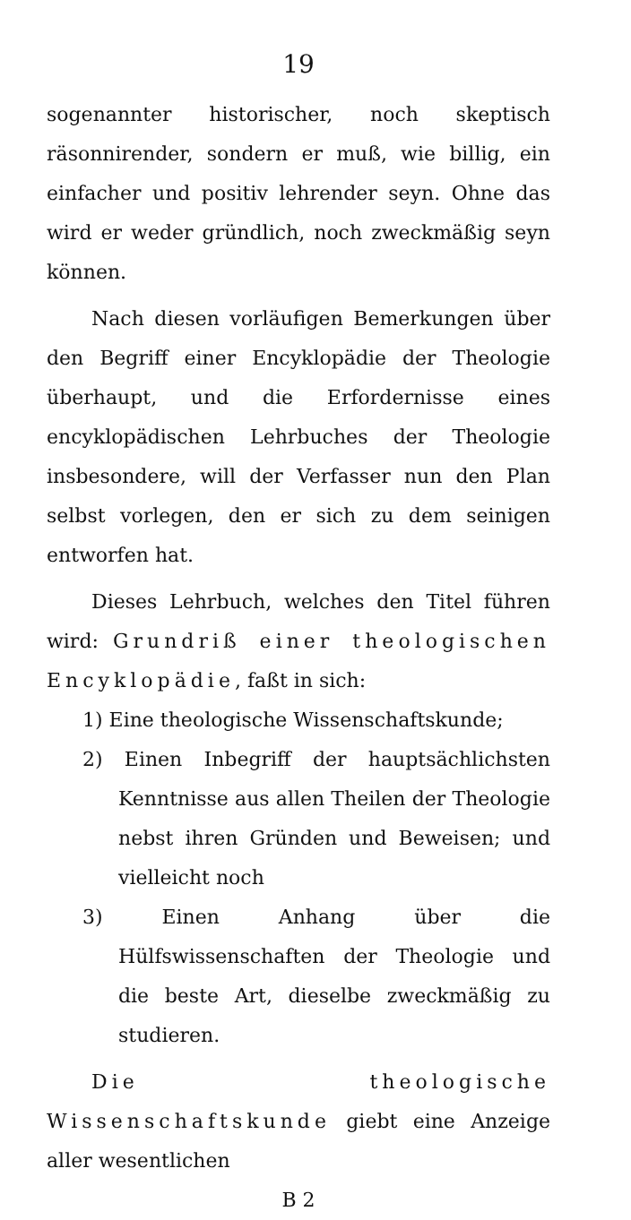19
sogenannter historischer, noch skeptisch räsonnirender, sondern er muß, wie billig, ein einfacher und positiv lehrender seyn. Ohne das wird er weder gründlich, noch zweckmäßig seyn können.
Nach diesen vorläufigen Bemerkungen über den Begriff einer Encyklopädie der Theologie überhaupt, und die Erfordernisse eines encyklopädischen Lehrbuches der Theologie insbesondere, will der Verfasser nun den Plan selbst vorlegen, den er sich zu dem seinigen entworfen hat.
Dieses Lehrbuch, welches den Titel führen wird: Grundriß einer theologischen Encyklopädie, faßt in sich:
1) Eine theologische Wissenschaftskunde;
2) Einen Inbegriff der hauptsächlichsten Kenntnisse aus allen Theilen der Theologie nebst ihren Gründen und Beweisen; und vielleicht noch
3) Einen Anhang über die Hülfswissenschaften der Theologie und die beste Art, dieselbe zweckmäßig zu studieren.
Die theologische Wissenschaftskunde giebt eine Anzeige aller wesentlichen
B 2